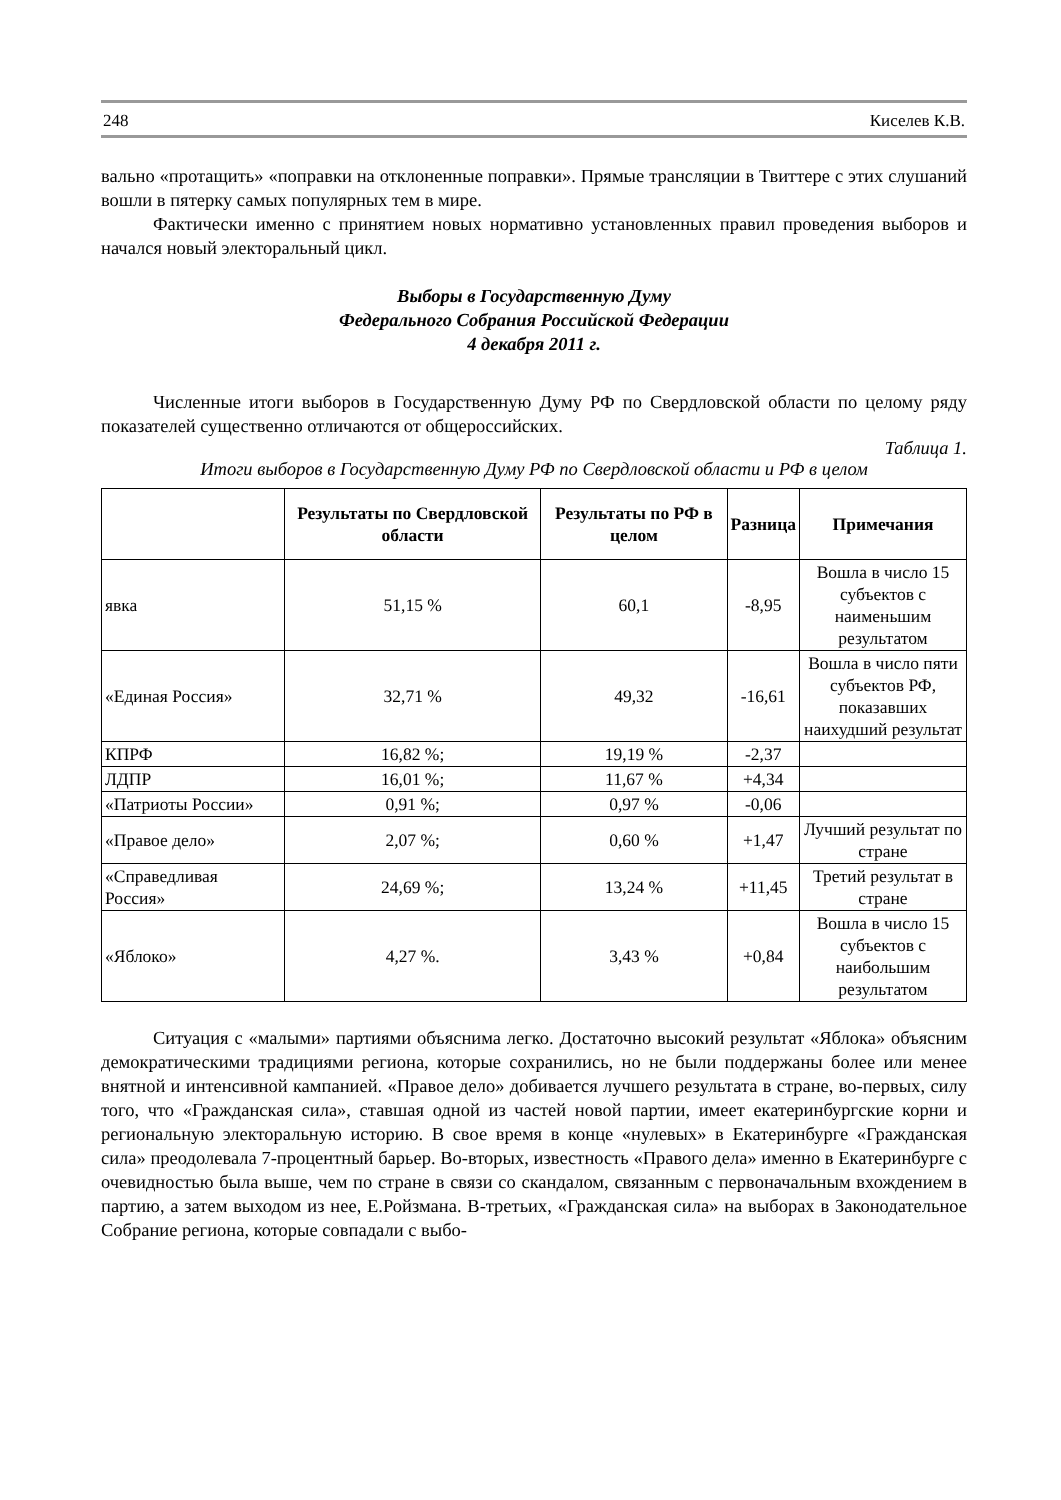248 Киселев К.В.
вально «протащить» «поправки на отклоненные поправки». Прямые трансляции в Твиттере с этих слушаний вошли в пятерку самых популярных тем в мире.
Фактически именно с принятием новых нормативно установленных правил проведения выборов и начался новый электоральный цикл.
Выборы в Государственную Думу
Федерального Собрания Российской Федерации
4 декабря 2011 г.
Численные итоги выборов в Государственную Думу РФ по Свердловской области по целому ряду показателей существенно отличаются от общероссийских.
Таблица 1.
Итоги выборов в Государственную Думу РФ по Свердловской области и РФ в целом
| | Результаты по Свердловской области | Результаты по РФ в целом | Разница | Примечания |
| --- | --- | --- | --- | --- |
| явка | 51,15 % | 60,1 | -8,95 | Вошла в число 15 субъектов с наименьшим результатом |
| «Единая Россия» | 32,71 % | 49,32 | -16,61 | Вошла в число пяти субъектов РФ, показавших наихудший результат |
| КПРФ | 16,82 %; | 19,19 % | -2,37 | |
| ЛДПР | 16,01 %; | 11,67 % | +4,34 | |
| «Патриоты России» | 0,91 %; | 0,97 % | -0,06 | |
| «Правое дело» | 2,07 %; | 0,60 % | +1,47 | Лучший результат по стране |
| «Справедливая Россия» | 24,69 %; | 13,24 % | +11,45 | Третий результат в стране |
| «Яблоко» | 4,27 %. | 3,43 % | +0,84 | Вошла в число 15 субъектов с наибольшим результатом |
Ситуация с «малыми» партиями объяснима легко. Достаточно высокий результат «Яблока» объясним демократическими традициями региона, которые сохранились, но не были поддержаны более или менее внятной и интенсивной кампанией. «Правое дело» добивается лучшего результата в стране, во-первых, силу того, что «Гражданская сила», ставшая одной из частей новой партии, имеет екатеринбургские корни и региональную электоральную историю. В свое время в конце «нулевых» в Екатеринбурге «Гражданская сила» преодолевала 7-процентный барьер. Во-вторых, известность «Правого дела» именно в Екатеринбурге с очевидностью была выше, чем по стране в связи со скандалом, связанным с первоначальным вхождением в партию, а затем выходом из нее, Е.Ройзмана. В-третьих, «Гражданская сила» на выборах в Законодательное Собрание региона, которые совпадали с выбо-